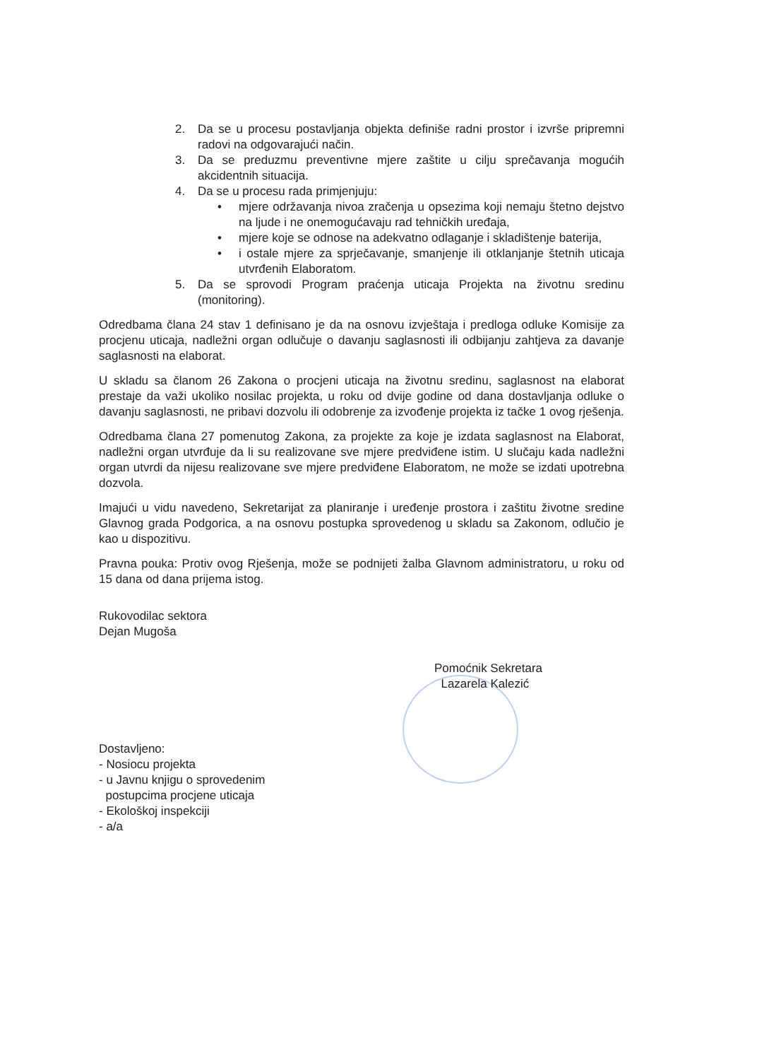2. Da se u procesu postavljanja objekta definiše radni prostor i izvrše pripremni radovi na odgovarajući način.
3. Da se preduzmu preventivne mjere zaštite u cilju sprečavanja mogućih akcidentnih situacija.
4. Da se u procesu rada primjenjuju:
• mjere održavanja nivoa zračenja u opsezima koji nemaju štetno dejstvo na ljude i ne onemogućavaju rad tehničkih uređaja,
• mjere koje se odnose na adekvatno odlaganje i skladištenje baterija,
• i ostale mjere za sprječavanje, smanjenje ili otklanjanje štetnih uticaja utvrđenih Elaboratom.
5. Da se sprovodi Program praćenja uticaja Projekta na životnu sredinu (monitoring).
Odredbama člana 24 stav 1 definisano je da na osnovu izvještaja i predloga odluke Komisije za procjenu uticaja, nadležni organ odlučuje o davanju saglasnosti ili odbijanju zahtjeva za davanje saglasnosti na elaborat.
U skladu sa članom 26 Zakona o procjeni uticaja na životnu sredinu, saglasnost na elaborat prestaje da važi ukoliko nosilac projekta, u roku od dvije godine od dana dostavljanja odluke o davanju saglasnosti, ne pribavi dozvolu ili odobrenje za izvođenje projekta iz tačke 1 ovog rješenja.
Odredbama člana 27 pomenutog Zakona, za projekte za koje je izdata saglasnost na Elaborat, nadležni organ utvrđuje da li su realizovane sve mjere predviđene istim. U slučaju kada nadležni organ utvrdi da nijesu realizovane sve mjere predviđene Elaboratom, ne može se izdati upotrebna dozvola.
Imajući u vidu navedeno, Sekretarijat za planiranje i uređenje prostora i zaštitu životne sredine Glavnog grada Podgorica, a na osnovu postupka sprovedenog u skladu sa Zakonom, odlučio je kao u dispozitivu.
Pravna pouka: Protiv ovog Rješenja, može se podnijeti žalba Glavnom administratoru, u roku od 15 dana od dana prijema istog.
Rukovodilac sektora
Dejan Mugoša
Pomoćnik Sekretara
Lazarela Kalezić
Dostavljeno:
- Nosiocu projekta
- u Javnu knjigu o sprovedenim
postupcima procjene uticaja
- Ekološkoj inspekciji
- a/a